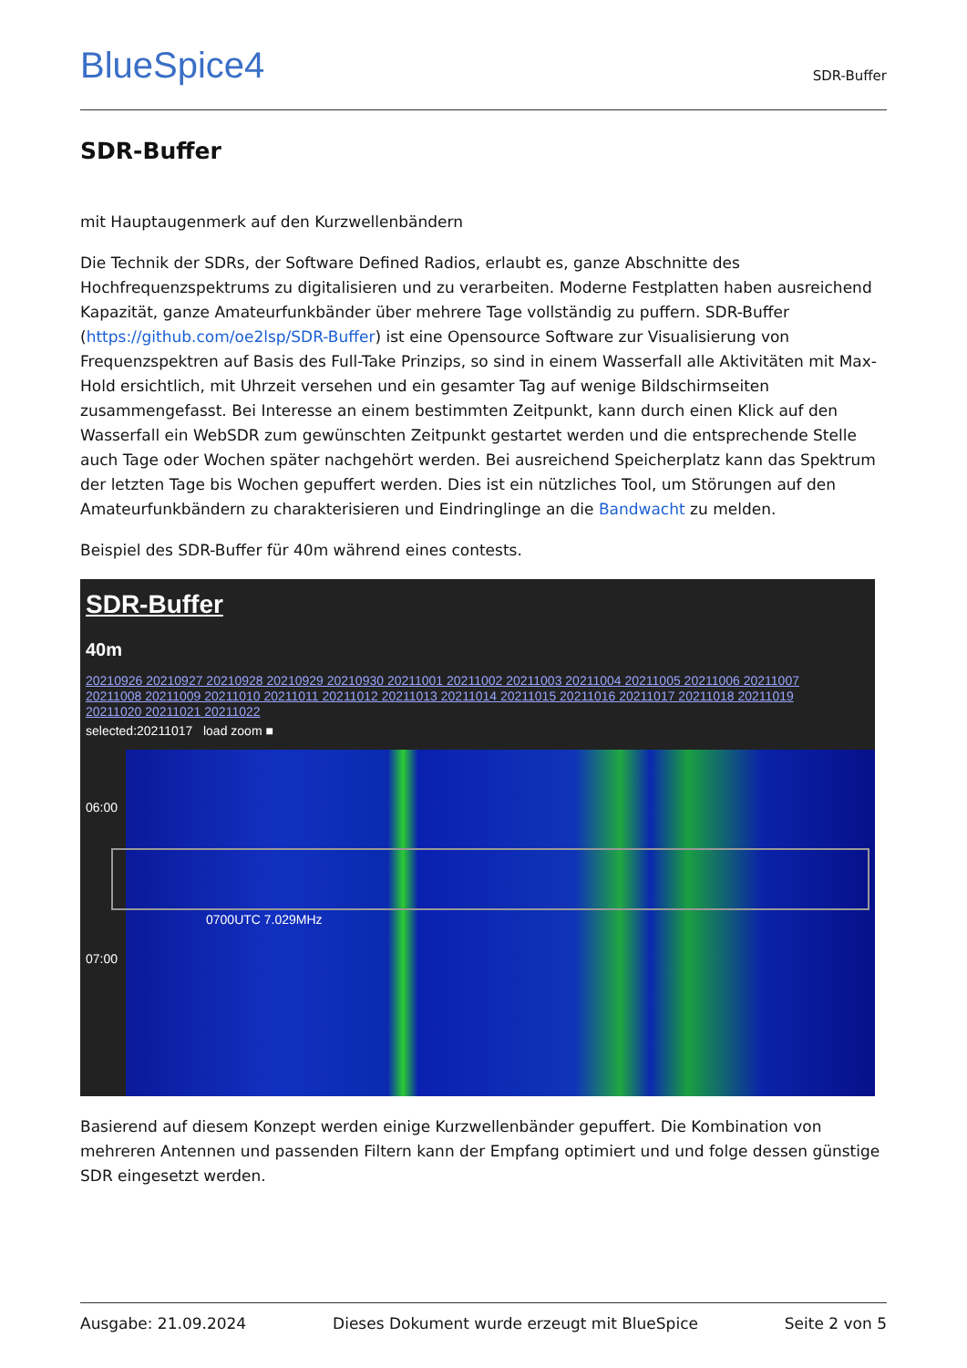BlueSpice4
SDR-Buffer
SDR-Buffer
mit Hauptaugenmerk auf den Kurzwellenbändern
Die Technik der SDRs, der Software Defined Radios, erlaubt es, ganze Abschnitte des Hochfrequenzspektrums zu digitalisieren und zu verarbeiten. Moderne Festplatten haben ausreichend Kapazität, ganze Amateurfunkbänder über mehrere Tage vollständig zu puffern. SDR-Buffer (https://github.com/oe2lsp/SDR-Buffer) ist eine Opensource Software zur Visualisierung von Frequenzspektren auf Basis des Full-Take Prinzips, so sind in einem Wasserfall alle Aktivitäten mit Max-Hold ersichtlich, mit Uhrzeit versehen und ein gesamter Tag auf wenige Bildschirmseiten zusammengefasst. Bei Interesse an einem bestimmten Zeitpunkt, kann durch einen Klick auf den Wasserfall ein WebSDR zum gewünschten Zeitpunkt gestartet werden und die entsprechende Stelle auch Tage oder Wochen später nachgehört werden. Bei ausreichend Speicherplatz kann das Spektrum der letzten Tage bis Wochen gepuffert werden. Dies ist ein nützliches Tool, um Störungen auf den Amateurfunkbändern zu charakterisieren und Eindringlinge an die Bandwacht zu melden.
Beispiel des SDR-Buffer für 40m während eines contests.
SDR-Buffer
40m
20210926 20210927 20210928 20210929 20210930 20211001 20211002 20211003 20211004 20211005 20211006 20211007 20211008 20211009 20211010 20211011 20211012 20211013 20211014 20211015 20211016 20211017 20211018 20211019 20211020 20211021 20211022
selected:20211017 load zoom ■
06:00
07:00
0700UTC 7.029MHz
Basierend auf diesem Konzept werden einige Kurzwellenbänder gepuffert. Die Kombination von mehreren Antennen und passenden Filtern kann der Empfang optimiert und und folge dessen günstige SDR eingesetzt werden.
Ausgabe: 21.09.2024 Dieses Dokument wurde erzeugt mit BlueSpice Seite 2 von 5